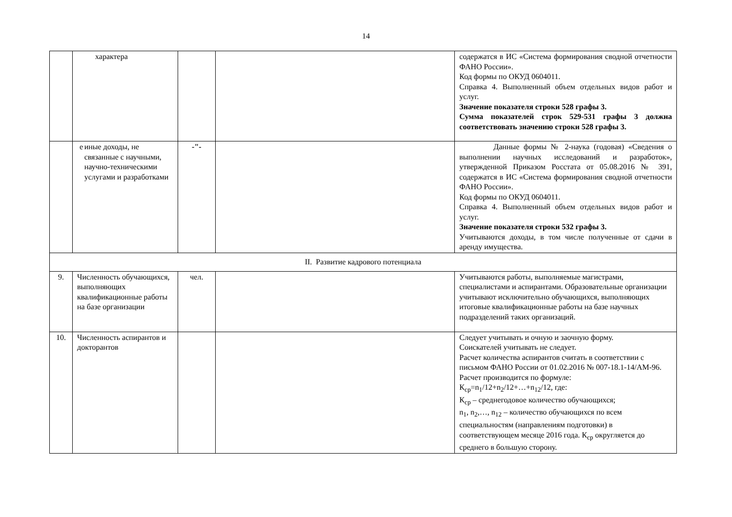14
| | характера | | | содержатся в ИС «Система формирования сводной отчетности ФАНО России». Код формы по ОКУД 0604011. Справка 4. Выполненный объем отдельных видов работ и услуг. Значение показателя строки 528 графы 3. Сумма показателей строк 529-531 графы 3 должна соответствовать значению строки 528 графы 3. |
| | е иные доходы, не связанные с научными, научно-техническими услугами и разработками | -"- | | Данные формы № 2-наука (годовая) «Сведения о выполнении научных исследований и разработок», утвержденной Приказом Росстата от 05.08.2016 № 391, содержатся в ИС «Система формирования сводной отчетности ФАНО России». Код формы по ОКУД 0604011. Справка 4. Выполненный объем отдельных видов работ и услуг. Значение показателя строки 532 графы 3. Учитываются доходы, в том числе полученные от сдачи в аренду имущества. |
| II. Развитие кадрового потенциала | | | | |
| 9. | Численность обучающихся, выполняющих квалификационные работы на базе организации | чел. | | Учитываются работы, выполняемые магистрами, специалистами и аспирантами. Образовательные организации учитывают исключительно обучающихся, выполняющих итоговые квалификационные работы на базе научных подразделений таких организаций. |
| 10. | Численность аспирантов и докторантов | | | Следует учитывать и очную и заочную форму. Соискателей учитывать не следует. Расчет количества аспирантов считать в соответствии с письмом ФАНО России от 01.02.2016 № 007-18.1-14/АМ-96. Расчет производится по формуле: К<sub>ср</sub>=n<sub>1</sub>/12+n<sub>2</sub>/12+…+n<sub>12</sub>/12, где: К<sub>ср</sub> – среднегодовое количество обучающихся; n<sub>1</sub>, n<sub>2</sub>,…, n<sub>12</sub> – количество обучающихся по всем специальностям (направлениям подготовки) в соответствующем месяце 2016 года. К<sub>ср</sub> округляется до среднего в большую сторону. |